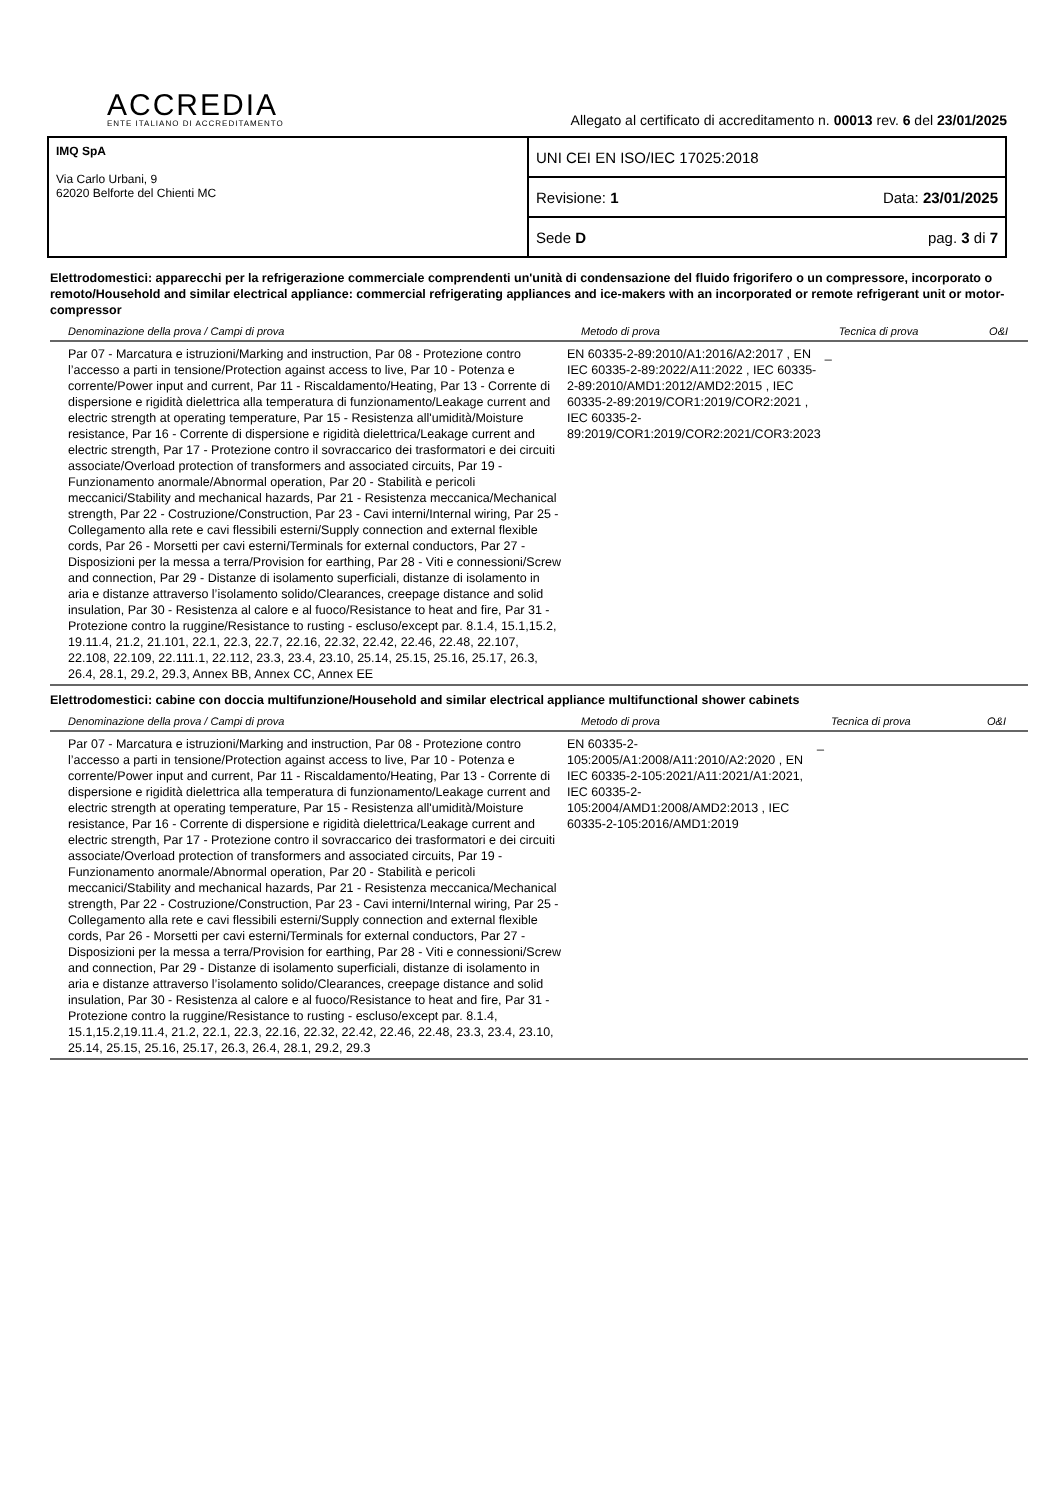ACCREDIA
ENTE ITALIANO DI ACCREDITAMENTO
Allegato al certificato di accreditamento n. 00013 rev. 6 del 23/01/2025
IMQ SpA
Via Carlo Urbani, 9
62020 Belforte del Chienti MC
UNI CEI EN ISO/IEC 17025:2018
Revisione: 1 Data: 23/01/2025
Sede D pag. 3 di 7
Elettrodomestici: apparecchi per la refrigerazione commerciale comprendenti un'unità di condensazione del fluido frigorifero o un compressore, incorporato o remoto/Household and similar electrical appliance: commercial refrigerating appliances and ice-makers with an incorporated or remote refrigerant unit or motor-compressor
| Denominazione della prova / Campi di prova | Metodo di prova | Tecnica di prova | O&I |
| --- | --- | --- | --- |
| Par 07 - Marcatura e istruzioni/Marking and instruction, Par 08 - Protezione contro l’accesso a parti in tensione/Protection against access to live, Par 10 - Potenza e corrente/Power input and current, Par 11 - Riscaldamento/Heating, Par 13 - Corrente di dispersione e rigidità dielettrica alla temperatura di funzionamento/Leakage current and electric strength at operating temperature, Par 15 - Resistenza all'umidità/Moisture resistance, Par 16 - Corrente di dispersione e rigidità dielettrica/Leakage current and electric strength, Par 17 - Protezione contro il sovraccarico dei trasformatori e dei circuiti associate/Overload protection of transformers and associated circuits, Par 19 - Funzionamento anormale/Abnormal operation, Par 20 - Stabilità e pericoli meccanici/Stability and mechanical hazards, Par 21 - Resistenza meccanica/Mechanical strength, Par 22 - Costruzione/Construction, Par 23 - Cavi interni/Internal wiring, Par 25 - Collegamento alla rete e cavi flessibili esterni/Supply connection and external flexible cords, Par 26 - Morsetti per cavi esterni/Terminals for external conductors, Par 27 - Disposizioni per la messa a terra/Provision for earthing, Par 28 - Viti e connessioni/Screw and connection, Par 29 - Distanze di isolamento superficiali, distanze di isolamento in aria e distanze attraverso l’isolamento solido/Clearances, creepage distance and solid insulation, Par 30 - Resistenza al calore e al fuoco/Resistance to heat and fire, Par 31 - Protezione contro la ruggine/Resistance to rusting - escluso/except par. 8.1.4, 15.1,15.2, 19.11.4, 21.2, 21.101, 22.1, 22.3, 22.7, 22.16, 22.32, 22.42, 22.46, 22.48, 22.107, 22.108, 22.109, 22.111.1, 22.112, 23.3, 23.4, 23.10, 25.14, 25.15, 25.16, 25.17, 26.3, 26.4, 28.1, 29.2, 29.3, Annex BB, Annex CC, Annex EE | EN 60335-2-89:2010/A1:2016/A2:2017 , EN IEC 60335-2-89:2022/A11:2022 , IEC 60335-2-89:2010/AMD1:2012/AMD2:2015 , IEC 60335-2-89:2019/COR1:2019/COR2:2021 , IEC 60335-2-89:2019/COR1:2019/COR2:2021/COR3:2023 | _ | |
Elettrodomestici: cabine con doccia multifunzione/Household and similar electrical appliance multifunctional shower cabinets
| Denominazione della prova / Campi di prova | Metodo di prova | Tecnica di prova | O&I |
| --- | --- | --- | --- |
| Par 07 - Marcatura e istruzioni/Marking and instruction, Par 08 - Protezione contro l’accesso a parti in tensione/Protection against access to live, Par 10 - Potenza e corrente/Power input and current, Par 11 - Riscaldamento/Heating, Par 13 - Corrente di dispersione e rigidità dielettrica alla temperatura di funzionamento/Leakage current and electric strength at operating temperature, Par 15 - Resistenza all'umidità/Moisture resistance, Par 16 - Corrente di dispersione e rigidità dielettrica/Leakage current and electric strength, Par 17 - Protezione contro il sovraccarico dei trasformatori e dei circuiti associate/Overload protection of transformers and associated circuits, Par 19 - Funzionamento anormale/Abnormal operation, Par 20 - Stabilità e pericoli meccanici/Stability and mechanical hazards, Par 21 - Resistenza meccanica/Mechanical strength, Par 22 - Costruzione/Construction, Par 23 - Cavi interni/Internal wiring, Par 25 - Collegamento alla rete e cavi flessibili esterni/Supply connection and external flexible cords, Par 26 - Morsetti per cavi esterni/Terminals for external conductors, Par 27 - Disposizioni per la messa a terra/Provision for earthing, Par 28 - Viti e connessioni/Screw and connection, Par 29 - Distanze di isolamento superficiali, distanze di isolamento in aria e distanze attraverso l’isolamento solido/Clearances, creepage distance and solid insulation, Par 30 - Resistenza al calore e al fuoco/Resistance to heat and fire, Par 31 - Protezione contro la ruggine/Resistance to rusting - escluso/except par. 8.1.4, 15.1,15.2,19.11.4, 21.2, 22.1, 22.3, 22.16, 22.32, 22.42, 22.46, 22.48, 23.3, 23.4, 23.10, 25.14, 25.15, 25.16, 25.17, 26.3, 26.4, 28.1, 29.2, 29.3 | EN 60335-2-105:2005/A1:2008/A11:2010/A2:2020 , EN IEC 60335-2-105:2021/A11:2021/A1:2021, IEC 60335-2-105:2004/AMD1:2008/AMD2:2013 , IEC 60335-2-105:2016/AMD1:2019 | _ | |